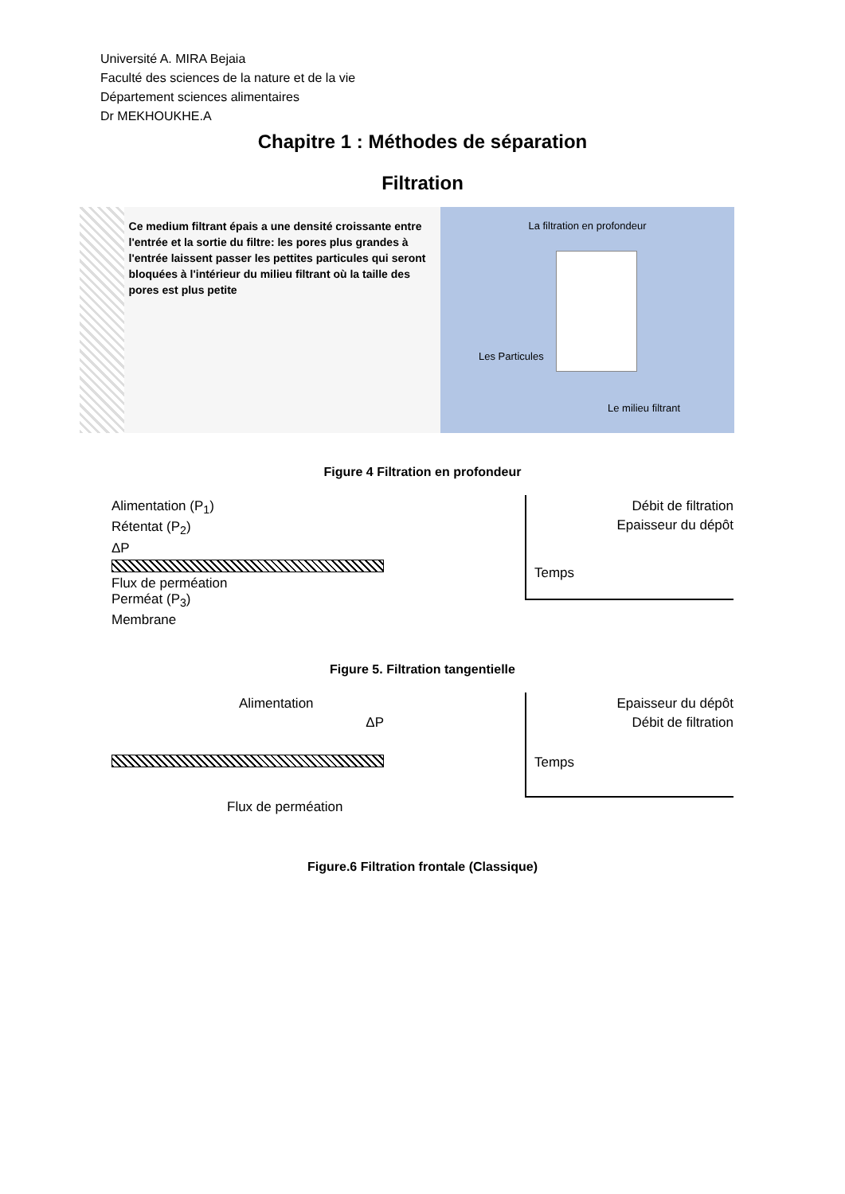Université A. MIRA Bejaia
Faculté des sciences de la nature et de la vie
Département sciences alimentaires
Dr MEKHOUKHE.A
Chapitre 1 : Méthodes de séparation
Filtration
Ce medium filtrant épais a une densité croissante entre l'entrée et la sortie du filtre: les pores plus grandes à l'entrée laissent passer les pettites particules qui seront bloquées à l'intérieur du milieu filtrant où la taille des pores est plus petite
La filtration en profondeur
Les Particules
Le milieu filtrant
Figure 4 Filtration en profondeur
Alimentation (P<sub>1</sub>)
Rétentat (P<sub>2</sub>)
ΔP
Flux de perméation
Perméat (P<sub>3</sub>)
Membrane
Débit de filtration
Epaisseur du dépôt
Temps
Figure 5. Filtration tangentielle
Alimentation
ΔP
Flux de perméation
Epaisseur du dépôt
Débit de filtration
Temps
Figure.6 Filtration frontale (Classique)